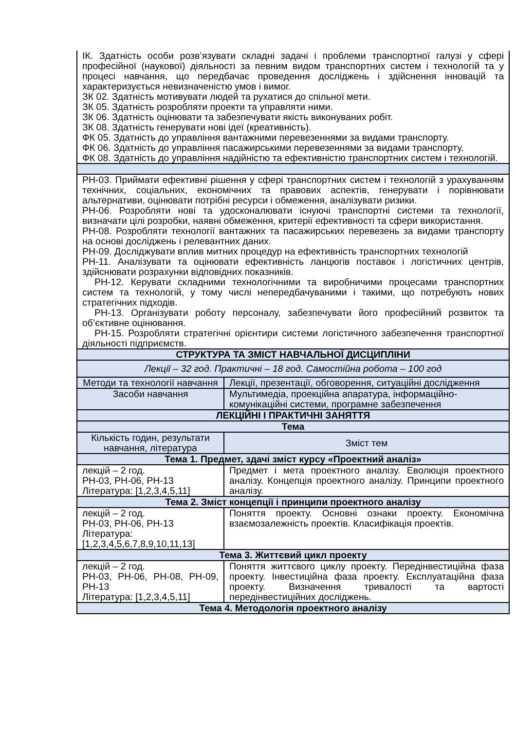| ІК. Здатність особи розв’язувати складні задачі і проблеми транспортної галузі у сфері професійної (наукової) діяльності за певним видом транспортних систем і технологій та у процесі навчання, що передбачає проведення досліджень і здійснення інновацій та характеризується невизначеністю умов і вимог. ЗК 02. Здатність мотивувати людей та рухатися до спільної мети. ЗК 05. Здатність розробляти проекти та управляти ними. ЗК 06. Здатність оцінювати та забезпечувати якість виконуваних робіт. ЗК 08. Здатність генерувати нові ідеї (креативність). ФК 05. Здатність до управління вантажними перевезеннями за видами транспорту. ФК 06. Здатність до управління пасажирськими перевезеннями за видами транспорту. ФК 08. Здатність до управління надійністю та ефективністю транспортних систем і технологій. | |
| РН-03. Приймати ефективні рішення у сфері транспортних систем і технологій з урахуванням технічних, соціальних, економічних та правових аспектів, генерувати і порівнювати альтернативи, оцінювати потрібні ресурси і обмеження, аналізувати ризики. РН-06. Розробляти нові та удосконалювати існуючі транспортні системи та технології, визначати цілі розробки, наявні обмеження, критерії ефективності та сфери використання. РН-08. Розробляти технології вантажних та пасажирських перевезень за видами транспорту на основі досліджень і релевантних даних. РН-09. Досліджувати вплив митних процедур на ефективність транспортних технологій РН-11. Аналізувати та оцінювати ефективність ланцюгів поставок і логістичних центрів, здійснювати розрахунки відповідних показників. РН-12. Керувати складними технологічними та виробничими процесами транспортних систем та технологій, у тому числі непередбачуваними і такими, що потребують нових стратегічних підходів. РН-13. Організувати роботу персоналу, забезпечувати його професійний розвиток та об’єктивне оцінювання. РН-15. Розробляти стратегічні орієнтири системи логістичного забезпечення транспортної діяльності підприємств. | |
| СТРУКТУРА ТА ЗМІСТ НАВЧАЛЬНОЇ ДИСЦИПЛІНИ | |
| Лекції – 32 год. Практичні – 18 год. Самостійна робота – 100 год | |
| Методи та технології навчання | Лекції, презентації, обговорення, ситуаційні дослідження |
| Засоби навчання | Мультимедіа, проекційна апаратура, інформаційно-комунікаційні системи, програмне забезпечення |
| ЛЕКЦІЙНІ І ПРАКТИЧНІ ЗАНЯТТЯ | |
| Тема | |
| Кількість годин, результати навчання, література | Зміст тем |
| Тема 1. Предмет, здачі зміст курсу «Проектний аналіз» | |
| лекцій – 2 год. РН-03, РН-06, РН-13 Література: [1,2,3,4,5,11] | Предмет і мета проектного аналізу. Еволюція проектного аналізу. Концепція проектного аналізу. Принципи проектного аналізу. |
| Тема 2. Зміст концепції і принципи проектного аналізу | |
| лекцій – 2 год. РН-03, РН-06, РН-13 Література: [1,2,3,4,5,6,7,8,9,10,11,13] | Поняття проекту. Основні ознаки проекту. Економічна взаємозалежність проектів. Класифікація проектів. |
| Тема 3. Життєвий цикл проекту | |
| лекцій – 2 год. РН-03, РН-06, РН-08, РН-09, РН-13 Література: [1,2,3,4,5,11] | Поняття життєвого циклу проекту. Передінвестиційна фаза проекту. Інвестиційна фаза проекту. Експлуатаційна фаза проекту. Визначення тривалості та вартості передінвестиційних досліджень. |
| Тема 4. Методологія проектного аналізу | |